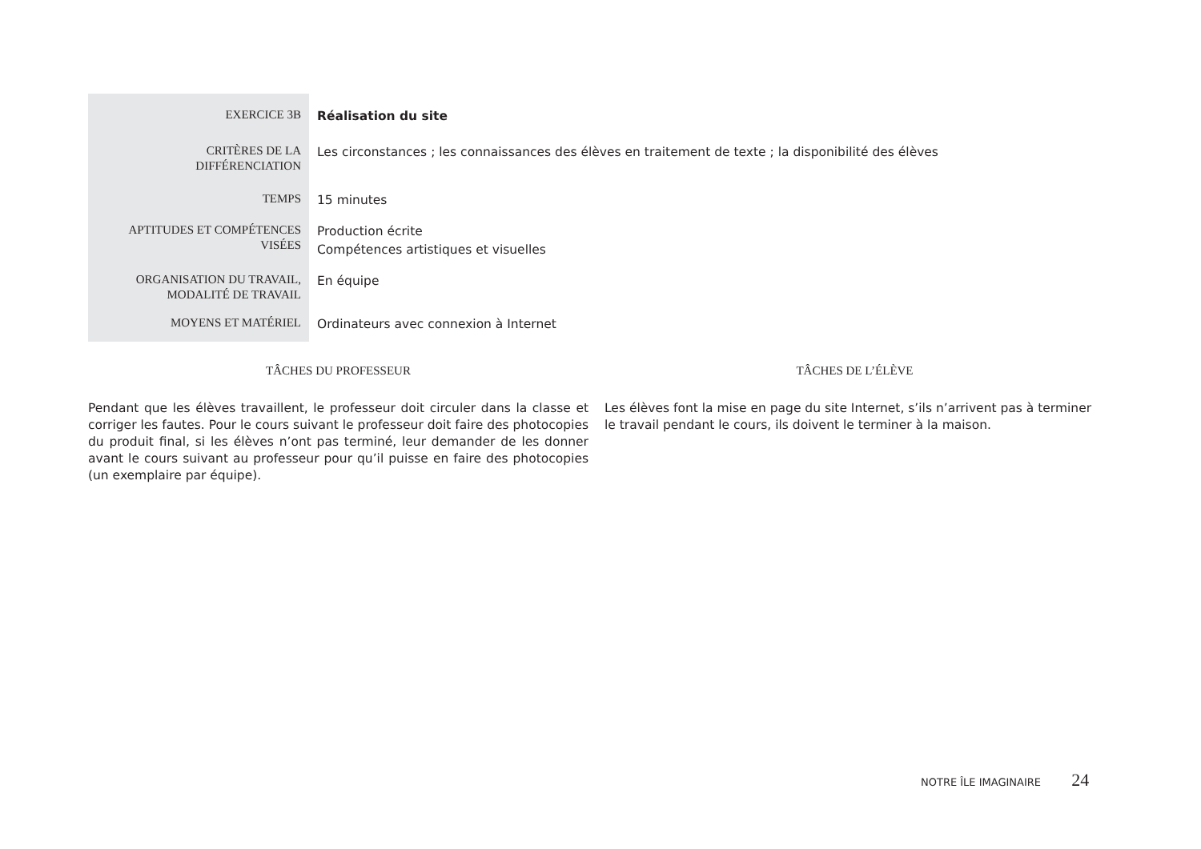| EXERCICE 3B | Réalisation du site |
| CRITÈRES DE LA DIFFÉRENCIATION | Les circonstances ; les connaissances des élèves en traitement de texte ; la disponibilité des élèves |
| TEMPS | 15 minutes |
| APTITUDES ET COMPÉTENCES VISÉES | Production écrite Compétences artistiques et visuelles |
| ORGANISATION DU TRAVAIL, MODALITÉ DE TRAVAIL | En équipe |
| MOYENS ET MATÉRIEL | Ordinateurs avec connexion à Internet |
TÂCHES DU PROFESSEUR
Pendant que les élèves travaillent, le professeur doit circuler dans la classe et corriger les fautes. Pour le cours suivant le professeur doit faire des photocopies du produit final, si les élèves n’ont pas terminé, leur demander de les donner avant le cours suivant au professeur pour qu’il puisse en faire des photocopies (un exemplaire par équipe).
TÂCHES DE L’ÉLÈVE
Les élèves font la mise en page du site Internet, s’ils n’arrivent pas à terminer le travail pendant le cours, ils doivent le terminer à la maison.
NOTRE ÎLE IMAGINAIRE 24